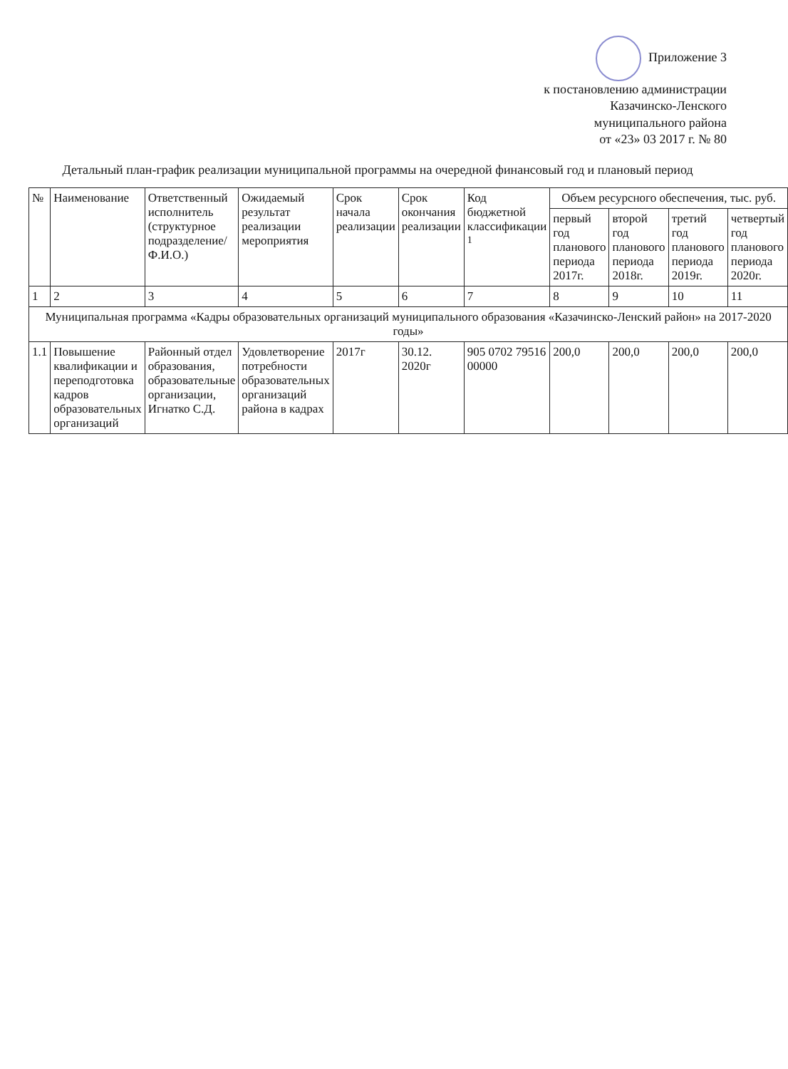Приложение 3
к постановлению администрации
Казачинско-Ленского
муниципального района
от «23» 03 2017 г. № 80
Детальный план-график реализации муниципальной программы на очередной финансовый год и плановый период
| № | Наименование | Ответственный исполнитель (структурное подразделение/ Ф.И.О.) | Ожидаемый результат реализации мероприятия | Срок начала реализации | Срок окончания реализации | Код бюджетной классификации <sup>1</sup> | Объем ресурсного обеспечения, тыс. руб. | | | |
| --- | --- | --- | --- | --- | --- | --- | --- | --- | --- | --- |
| | | | | | | | первый год планового периода 2017г. | второй год планового периода 2018г. | третий год планового периода 2019г. | четвертый год планового периода 2020г. |
| 1 | 2 | 3 | 4 | 5 | 6 | 7 | 8 | 9 | 10 | 11 |
| Муниципальная программа «Кадры образовательных организаций муниципального образования «Казачинско-Ленский район» на 2017-2020 годы» | | | | | | | | | | |
| 1.1 | Повышение квалификации и переподготовка кадров образовательных организаций | Районный отдел образования, образовательные организации, Игнатко С.Д. | Удовлетворение потребности образовательных организаций района в кадрах | 2017г | 30.12. 2020г | 905 0702 79516 00000 | 200,0 | 200,0 | 200,0 | 200,0 |